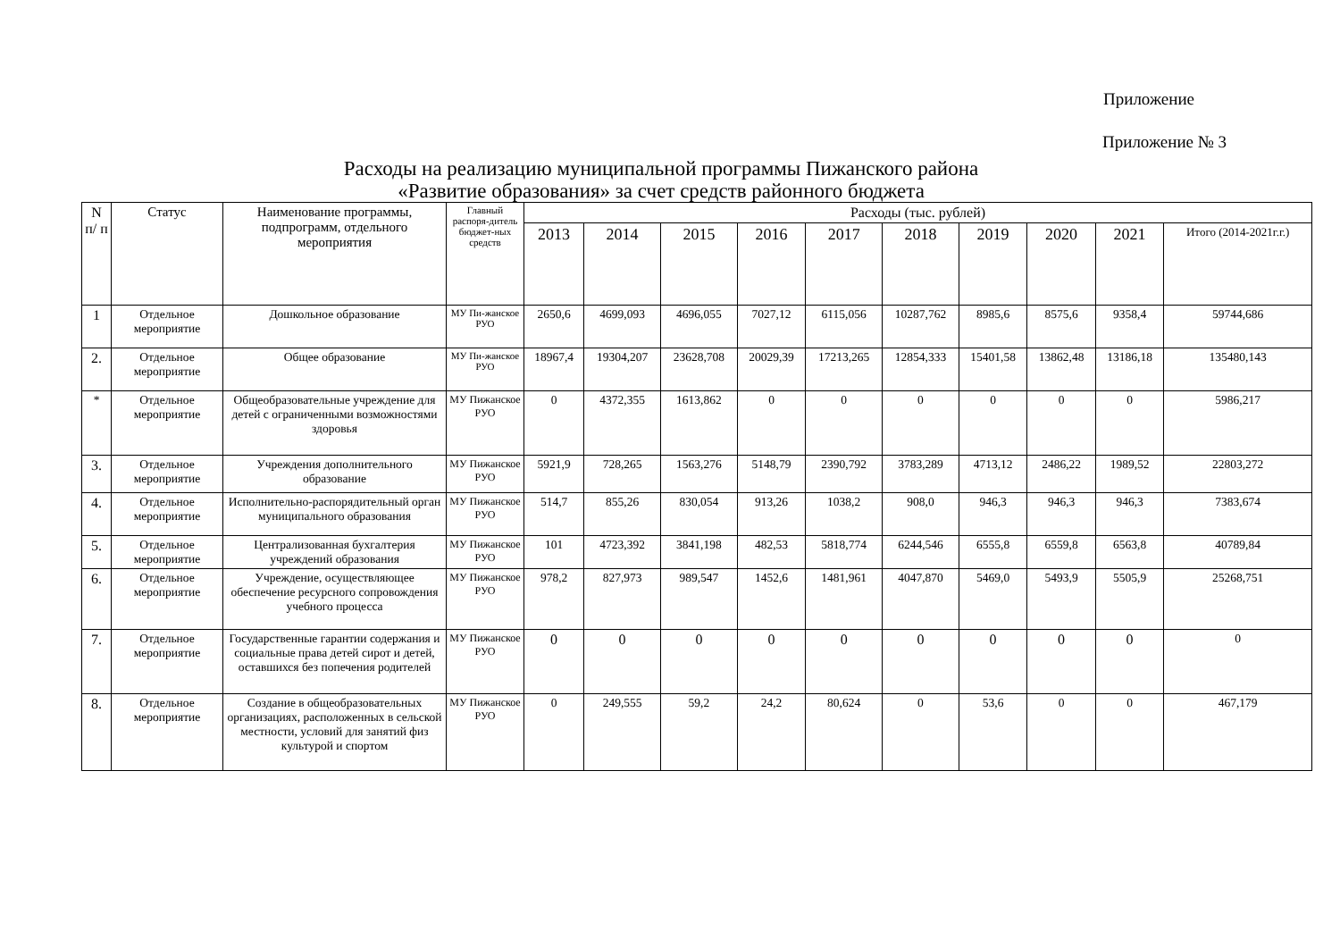Приложение
Приложение № 3
Расходы на реализацию муниципальной программы Пижанского района
«Развитие образования» за счет средств районного бюджета
| N п/ п | Статус | Наименование программы, подпрограмм, отдельного мероприятия | Главный распоря-дитель бюджет-ных средств | Расходы (тыс. рублей) | | | | | | | | | |
| --- | --- | --- | --- | --- | --- | --- | --- | --- | --- | --- | --- | --- | --- |
| | | | | 2013 | 2014 | 2015 | 2016 | 2017 | 2018 | 2019 | 2020 | 2021 | Итого (2014-2021г.г.) |
| 1 | Отдельное мероприятие | Дошкольное образование | МУ Пи-жанское РУО | 2650,6 | 4699,093 | 4696,055 | 7027,12 | 6115,056 | 10287,762 | 8985,6 | 8575,6 | 9358,4 | 59744,686 |
| 2. | Отдельное мероприятие | Общее образование | МУ Пи-жанское РУО | 18967,4 | 19304,207 | 23628,708 | 20029,39 | 17213,265 | 12854,333 | 15401,58 | 13862,48 | 13186,18 | 135480,143 |
| * | Отдельное мероприятие | Общеобразовательные учреждение для детей с ограниченными возможностями здоровья | МУ Пижанское РУО | 0 | 4372,355 | 1613,862 | 0 | 0 | 0 | 0 | 0 | 0 | 5986,217 |
| 3. | Отдельное мероприятие | Учреждения дополнительного образование | МУ Пижанское РУО | 5921,9 | 728,265 | 1563,276 | 5148,79 | 2390,792 | 3783,289 | 4713,12 | 2486,22 | 1989,52 | 22803,272 |
| 4. | Отдельное мероприятие | Исполнительно-распорядительный орган муниципального образования | МУ Пижанское РУО | 514,7 | 855,26 | 830,054 | 913,26 | 1038,2 | 908,0 | 946,3 | 946,3 | 946,3 | 7383,674 |
| 5. | Отдельное мероприятие | Централизованная бухгалтерия учреждений образования | МУ Пижанское РУО | 101 | 4723,392 | 3841,198 | 482,53 | 5818,774 | 6244,546 | 6555,8 | 6559,8 | 6563,8 | 40789,84 |
| 6. | Отдельное мероприятие | Учреждение, осуществляющее обеспечение ресурсного сопровождения учебного процесса | МУ Пижанское РУО | 978,2 | 827,973 | 989,547 | 1452,6 | 1481,961 | 4047,870 | 5469,0 | 5493,9 | 5505,9 | 25268,751 |
| 7. | Отдельное мероприятие | Государственные гарантии содержания и социальные права детей сирот и детей, оставшихся без попечения родителей | МУ Пижанское РУО | 0 | 0 | 0 | 0 | 0 | 0 | 0 | 0 | 0 | 0 |
| 8. | Отдельное мероприятие | Создание в общеобразовательных организациях, расположенных в сельской местности, условий для занятий физ культурой и спортом | МУ Пижанское РУО | 0 | 249,555 | 59,2 | 24,2 | 80,624 | 0 | 53,6 | 0 | 0 | 467,179 |